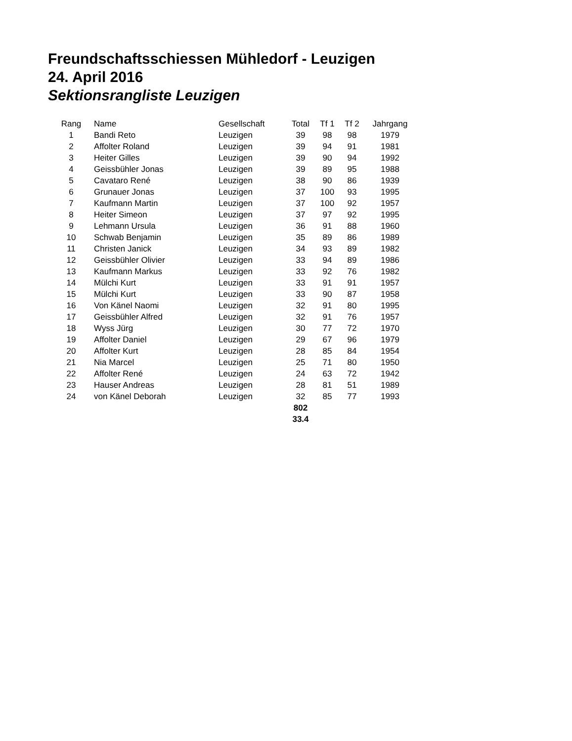Freundschaftsschiessen Mühledorf - Leuzigen
24. April 2016
Sektionsrangliste Leuzigen
| Rang | | Name | Gesellschaft | Total | Tf 1 | Tf 2 | Jahrgang |
| --- | --- | --- | --- | --- | --- | --- | --- |
| 1 | | Bandi Reto | Leuzigen | 39 | 98 | 98 | 1979 |
| 2 | | Affolter Roland | Leuzigen | 39 | 94 | 91 | 1981 |
| 3 | | Heiter Gilles | Leuzigen | 39 | 90 | 94 | 1992 |
| 4 | | Geissbühler Jonas | Leuzigen | 39 | 89 | 95 | 1988 |
| 5 | | Cavataro René | Leuzigen | 38 | 90 | 86 | 1939 |
| 6 | | Grunauer Jonas | Leuzigen | 37 | 100 | 93 | 1995 |
| 7 | | Kaufmann Martin | Leuzigen | 37 | 100 | 92 | 1957 |
| 8 | | Heiter Simeon | Leuzigen | 37 | 97 | 92 | 1995 |
| 9 | | Lehmann Ursula | Leuzigen | 36 | 91 | 88 | 1960 |
| 10 | | Schwab Benjamin | Leuzigen | 35 | 89 | 86 | 1989 |
| 11 | | Christen Janick | Leuzigen | 34 | 93 | 89 | 1982 |
| 12 | | Geissbühler Olivier | Leuzigen | 33 | 94 | 89 | 1986 |
| 13 | | Kaufmann Markus | Leuzigen | 33 | 92 | 76 | 1982 |
| 14 | | Mülchi Kurt | Leuzigen | 33 | 91 | 91 | 1957 |
| 15 | | Mülchi Kurt | Leuzigen | 33 | 90 | 87 | 1958 |
| 16 | | Von Känel Naomi | Leuzigen | 32 | 91 | 80 | 1995 |
| 17 | | Geissbühler Alfred | Leuzigen | 32 | 91 | 76 | 1957 |
| 18 | | Wyss Jürg | Leuzigen | 30 | 77 | 72 | 1970 |
| 19 | | Affolter Daniel | Leuzigen | 29 | 67 | 96 | 1979 |
| 20 | | Affolter Kurt | Leuzigen | 28 | 85 | 84 | 1954 |
| 21 | | Nia Marcel | Leuzigen | 25 | 71 | 80 | 1950 |
| 22 | | Affolter René | Leuzigen | 24 | 63 | 72 | 1942 |
| 23 | | Hauser Andreas | Leuzigen | 28 | 81 | 51 | 1989 |
| 24 | | von Känel Deborah | Leuzigen | 32 | 85 | 77 | 1993 |
| | | | | 802 | | | |
| | | | | 33.4 | | | |